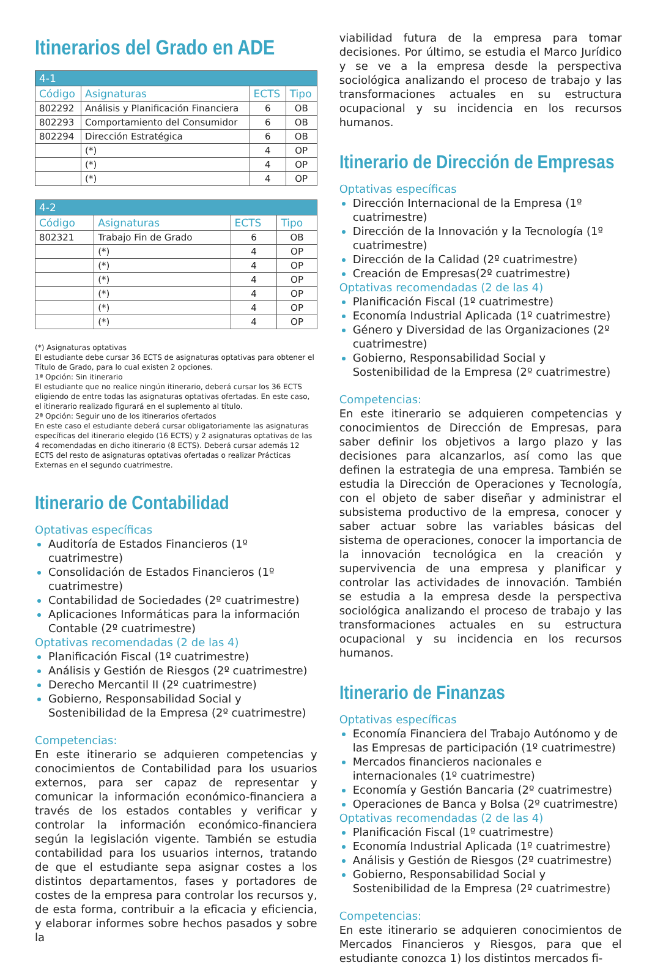Itinerarios del Grado en ADE
| 4-1 | | | |
| Código | Asignaturas | ECTS | Tipo |
| 802292 | Análisis y Planificación Financiera | 6 | OB |
| 802293 | Comportamiento del Consumidor | 6 | OB |
| 802294 | Dirección Estratégica | 6 | OB |
| | (*) | 4 | OP |
| | (*) | 4 | OP |
| | (*) | 4 | OP |
| 4-2 | | | |
| Código | Asignaturas | ECTS | Tipo |
| 802321 | Trabajo Fin de Grado | 6 | OB |
| | (*) | 4 | OP |
| | (*) | 4 | OP |
| | (*) | 4 | OP |
| | (*) | 4 | OP |
| | (*) | 4 | OP |
| | (*) | 4 | OP |
(*) Asignaturas optativas
El estudiante debe cursar 36 ECTS de asignaturas optativas para obtener el Título de Grado, para lo cual existen 2 opciones.
1ª Opción: Sin itinerario
El estudiante que no realice ningún itinerario, deberá cursar los 36 ECTS eligiendo de entre todas las asignaturas optativas ofertadas. En este caso, el itinerario realizado figurará en el suplemento al título.
2ª Opción: Seguir uno de los itinerarios ofertados
En este caso el estudiante deberá cursar obligatoriamente las asignaturas específicas del itinerario elegido (16 ECTS) y 2 asignaturas optativas de las 4 recomendadas en dicho itinerario (8 ECTS). Deberá cursar además 12 ECTS del resto de asignaturas optativas ofertadas o realizar Prácticas Externas en el segundo cuatrimestre.
Itinerario de Contabilidad
Optativas específicas
Auditoría de Estados Financieros (1º cuatrimestre)
Consolidación de Estados Financieros (1º cuatrimestre)
Contabilidad de Sociedades (2º cuatrimestre)
Aplicaciones Informáticas para la información Contable (2º cuatrimestre)
Optativas recomendadas (2 de las 4)
Planificación Fiscal (1º cuatrimestre)
Análisis y Gestión de Riesgos (2º cuatrimestre)
Derecho Mercantil II (2º cuatrimestre)
Gobierno, Responsabilidad Social y Sostenibilidad de la Empresa (2º cuatrimestre)
Competencias:
En este itinerario se adquieren competencias y conocimientos de Contabilidad para los usuarios externos, para ser capaz de representar y comunicar la información económico-financiera a través de los estados contables y verificar y controlar la información económico-financiera según la legislación vigente. También se estudia contabilidad para los usuarios internos, tratando de que el estudiante sepa asignar costes a los distintos departamentos, fases y portadores de costes de la empresa para controlar los recursos y, de esta forma, contribuir a la eficacia y eficiencia, y elaborar informes sobre hechos pasados y sobre la
viabilidad futura de la empresa para tomar decisiones. Por último, se estudia el Marco Jurídico y se ve a la empresa desde la perspectiva sociológica analizando el proceso de trabajo y las transformaciones actuales en su estructura ocupacional y su incidencia en los recursos humanos.
Itinerario de Dirección de Empresas
Optativas específicas
Dirección Internacional de la Empresa (1º cuatrimestre)
Dirección de la Innovación y la Tecnología (1º cuatrimestre)
Dirección de la Calidad (2º cuatrimestre)
Creación de Empresas(2º cuatrimestre)
Optativas recomendadas (2 de las 4)
Planificación Fiscal (1º cuatrimestre)
Economía Industrial Aplicada (1º cuatrimestre)
Género y Diversidad de las Organizaciones (2º cuatrimestre)
Gobierno, Responsabilidad Social y Sostenibilidad de la Empresa (2º cuatrimestre)
Competencias:
En este itinerario se adquieren competencias y conocimientos de Dirección de Empresas, para saber definir los objetivos a largo plazo y las decisiones para alcanzarlos, así como las que definen la estrategia de una empresa. También se estudia la Dirección de Operaciones y Tecnología, con el objeto de saber diseñar y administrar el subsistema productivo de la empresa, conocer y saber actuar sobre las variables básicas del sistema de operaciones, conocer la importancia de la innovación tecnológica en la creación y supervivencia de una empresa y planificar y controlar las actividades de innovación. También se estudia a la empresa desde la perspectiva sociológica analizando el proceso de trabajo y las transformaciones actuales en su estructura ocupacional y su incidencia en los recursos humanos.
Itinerario de Finanzas
Optativas específicas
Economía Financiera del Trabajo Autónomo y de las Empresas de participación (1º cuatrimestre)
Mercados financieros nacionales e internacionales (1º cuatrimestre)
Economía y Gestión Bancaria (2º cuatrimestre)
Operaciones de Banca y Bolsa (2º cuatrimestre)
Optativas recomendadas (2 de las 4)
Planificación Fiscal (1º cuatrimestre)
Economía Industrial Aplicada (1º cuatrimestre)
Análisis y Gestión de Riesgos (2º cuatrimestre)
Gobierno, Responsabilidad Social y Sostenibilidad de la Empresa (2º cuatrimestre)
Competencias:
En este itinerario se adquieren conocimientos de Mercados Financieros y Riesgos, para que el estudiante conozca 1) los distintos mercados fi-